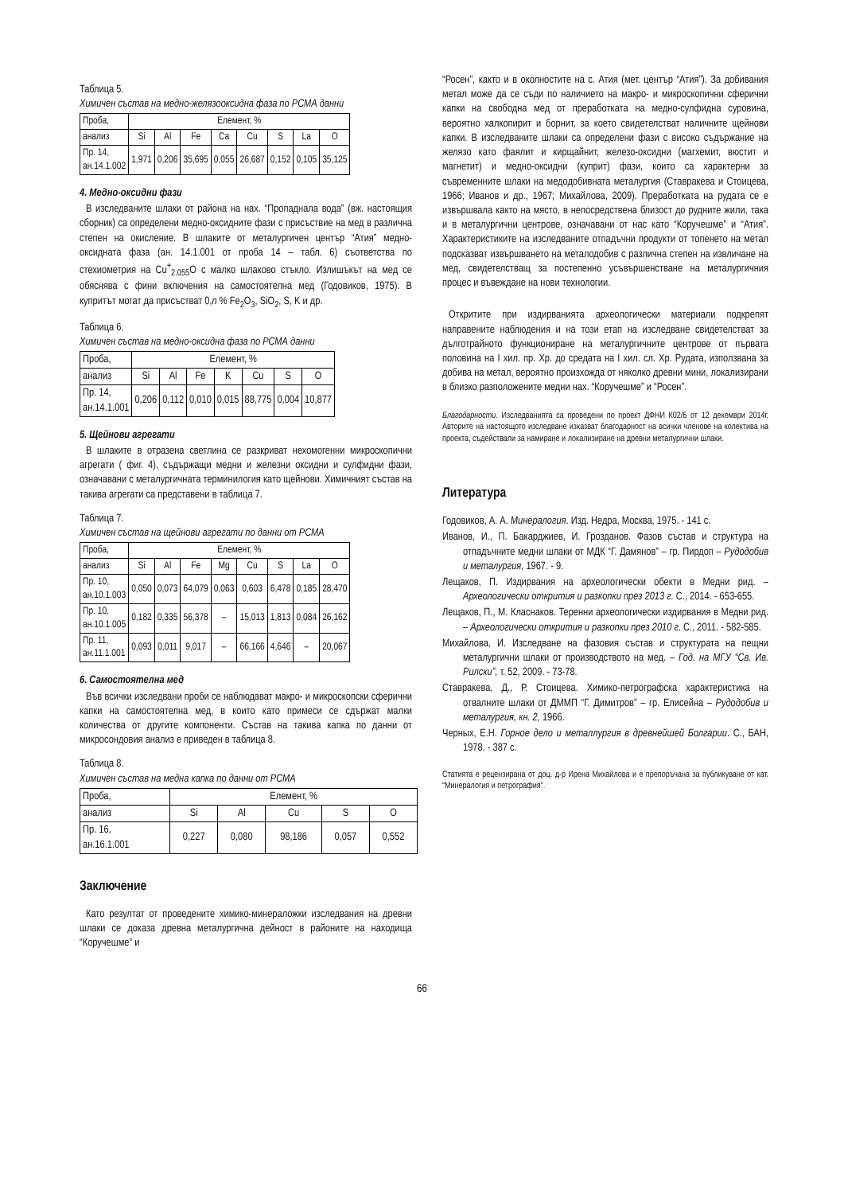Таблица 5.
Химичен състав на медно-желязооксидна фаза по РСМА данни
| Проба, | Елемент, % | | | | | | | |
| анализ | Si | Al | Fe | Ca | Cu | S | La | O |
| Пр. 14, ан.14.1.002 | 1,971 | 0,206 | 35,695 | 0,055 | 26,687 | 0,152 | 0,105 | 35,125 |
4. Медно-оксидни фази
В изследваните шлаки от района на нах. “Пропаднала вода” (вж. настоящия сборник) са определени медно-оксидните фази с присъствие на мед в различна степен на окисление. В шлаките от металургичен център “Атия” медно-оксидната фаза (ан. 14.1.001 от проба 14 – табл. 6) съответства по стехиометрия на Cu<sup>+</sup><sub>2.055</sub>O с малко шлаково стъкло. Излишъкът на мед се обяснява с фини включения на самостоятелна мед (Годовиков, 1975). В купритът могат да присъстват 0,n % Fe<sub>2</sub>O<sub>3</sub>, SiO<sub>2</sub>, S, K и др.
Таблица 6.
Химичен състав на медно-оксидна фаза по РСМА данни
| Проба, | Елемент, % | | | | | | |
| анализ | Si | Al | Fe | K | Cu | S | O |
| Пр. 14, ан.14.1.001 | 0,206 | 0,112 | 0,010 | 0,015 | 88,775 | 0,004 | 10,877 |
5. Щейнови агрегати
В шлаките в отразена светлина се разкриват нехомогенни микроскопични агрегати ( фиг. 4), съдържащи медни и железни оксидни и сулфидни фази, означавани с металургичната терминилогия като щейнови. Химичният състав на такива агрегати са представени в таблица 7.
Таблица 7.
Химичен състав на щейнови агрегати по данни от РСМА
| Проба, | Елемент, % | | | | | | | |
| анализ | Si | Al | Fe | Mg | Cu | S | La | O |
| Пр. 10, ан.10.1.003 | 0,050 | 0,073 | 64,079 | 0,063 | 0,603 | 6,478 | 0,185 | 28,470 |
| Пр. 10, ан.10.1.005 | 0,182 | 0,335 | 56,378 | – | 15,013 | 1,813 | 0,084 | 26,162 |
| Пр. 11, ан.11.1.001 | 0,093 | 0,011 | 9,017 | – | 66,166 | 4,646 | – | 20,067 |
6. Самостоятелна мед
Във всички изследвани проби се наблюдават макро- и микроскопски сферични капки на самостоятелна мед, в които като примеси се сдържат малки количества от другите компоненти. Състав на такива капка по данни от микросондовия анализ е приведен в таблица 8.
Таблица 8.
Химичен състав на медна капка по данни от РСМА
| Проба, | Елемент, % | | | | |
| анализ | Si | Al | Cu | S | O |
| Пр. 16, ан.16.1.001 | 0,227 | 0,080 | 98,186 | 0,057 | 0,552 |
Заключение
Като резултат от проведените химико-минераложки изследвания на древни шлаки се доказа древна металургична дейност в районите на находища “Коручешме” и
“Росен”, както и в околностите на с. Атия (мет. център “Атия”). За добивания метал може да се съди по наличието на макро- и микроскопични сферични капки на свободна мед от преработката на медно-сулфидна суровина, вероятно халкопирит и борнит, за което свидетелстват наличните щейнови капки. В изследваните шлаки са определени фази с високо съдържание на желязо като фаялит и кирщайнит, железо-оксидни (магхемит, вюстит и магнетит) и медно-оксидни (куприт) фази, които са характерни за съвременните шлаки на медодобивната металургия (Ставракева и Стоицева, 1966; Иванов и др., 1967; Михайлова, 2009). Преработката на рудата се е извършвала както на място, в непосредствена близост до рудните жили, така и в металургични центрове, означавани от нас като “Коручешме” и “Атия”. Характеристиките на изследваните отпадъчни продукти от топенето на метал подсказват извършването на металодобив с различна степен на извличане на мед, свидетелстващ за постепенно усъвършенстване на металургичния процес и въвеждане на нови технологии.
Откритите при издирванията археологически материали подкрепят направените наблюдения и на този етап на изследване свидетелстват за дълготрайното функциониране на металургичните центрове от първата половина на I хил. пр. Хр. до средата на I хил. сл. Хр. Рудата, използвана за добива на метал, вероятно произхожда от няколко древни мини, локализирани в близко разположените медни нах. “Коручешме” и “Росен”.
Благодарности. Изследванията са проведени по проект ДФНИ К02/6 от 12 декември 2014г. Авторите на настоящото изследване изказват благодарност на всички членове на колектива на проекта, съдействали за намиране и локализиране на древни металургични шлаки.
Литература
Годовиков, А. А. Минералогия. Изд. Недра, Москва, 1975. - 141 с.
Иванов, И., П. Бакарджиев, И. Грозданов. Фазов състав и структура на отпадъчните медни шлаки от МДК “Г. Дамянов” – гр. Пирдоп – Рудодобив и металургия, 1967. - 9.
Лещаков, П. Издирвания на археологически обекти в Медни рид. – Археологически открития и разкопки през 2013 г. С., 2014. - 653-655.
Лещаков, П., М. Класнаков. Теренни археологически издирвания в Медни рид. – Археологически открития и разкопки през 2010 г. С., 2011. - 582-585.
Михайлова, И. Изследване на фазовия състав и структурата на пещни металургични шлаки от производството на мед. – Год. на МГУ “Св. Ив. Рилски”, т. 52, 2009. - 73-78.
Ставракева, Д., Р. Стоицева. Химико-петрографска характеристика на отвалните шлаки от ДММП “Г. Димитров” – гр. Елисейна – Рудодобив и металургия, кн. 2, 1966.
Черных, Е.Н. Горное дело и металлургия в древнейшей Болгарии. С., БАН, 1978. - 387 с.
Статията е рецензирана от доц. д-р Ирена Михайлова и е препоръчана за публикуване от кат. “Минералогия и петрография”.
66